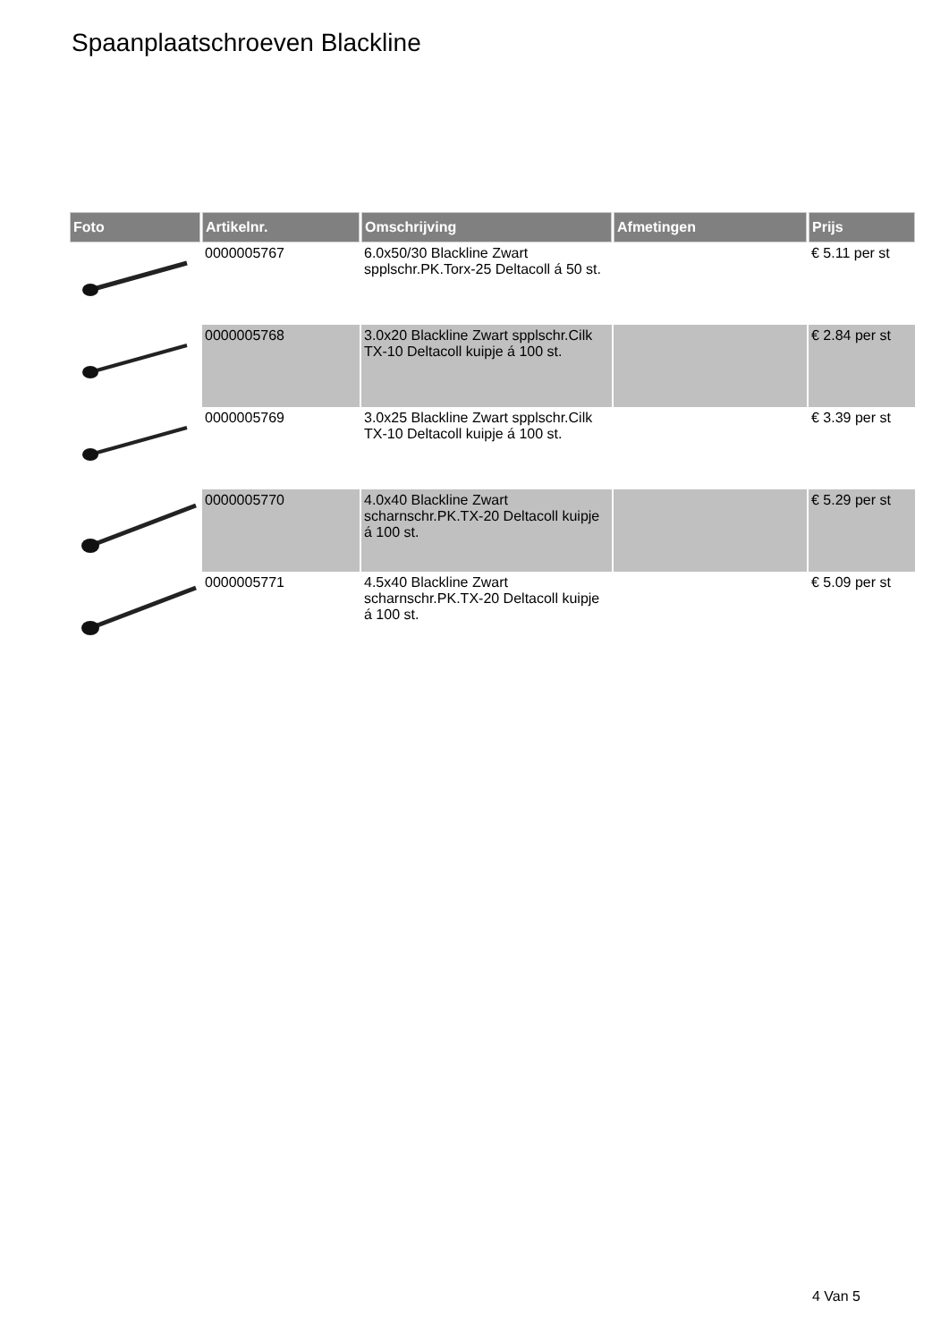Spaanplaatschroeven Blackline
| Foto | Artikelnr. | Omschrijving | Afmetingen | Prijs |
| --- | --- | --- | --- | --- |
| | 0000005767 | 6.0x50/30 Blackline Zwart spplschr.PK.Torx-25 Deltacoll á 50 st. | | € 5.11 per st |
| | 0000005768 | 3.0x20 Blackline Zwart spplschr.Cilk TX-10 Deltacoll kuipje á 100 st. | | € 2.84 per st |
| | 0000005769 | 3.0x25 Blackline Zwart spplschr.Cilk TX-10 Deltacoll kuipje á 100 st. | | € 3.39 per st |
| | 0000005770 | 4.0x40 Blackline Zwart scharnschr.PK.TX-20 Deltacoll kuipje á 100 st. | | € 5.29 per st |
| | 0000005771 | 4.5x40 Blackline Zwart scharnschr.PK.TX-20 Deltacoll kuipje á 100 st. | | € 5.09 per st |
4 Van 5